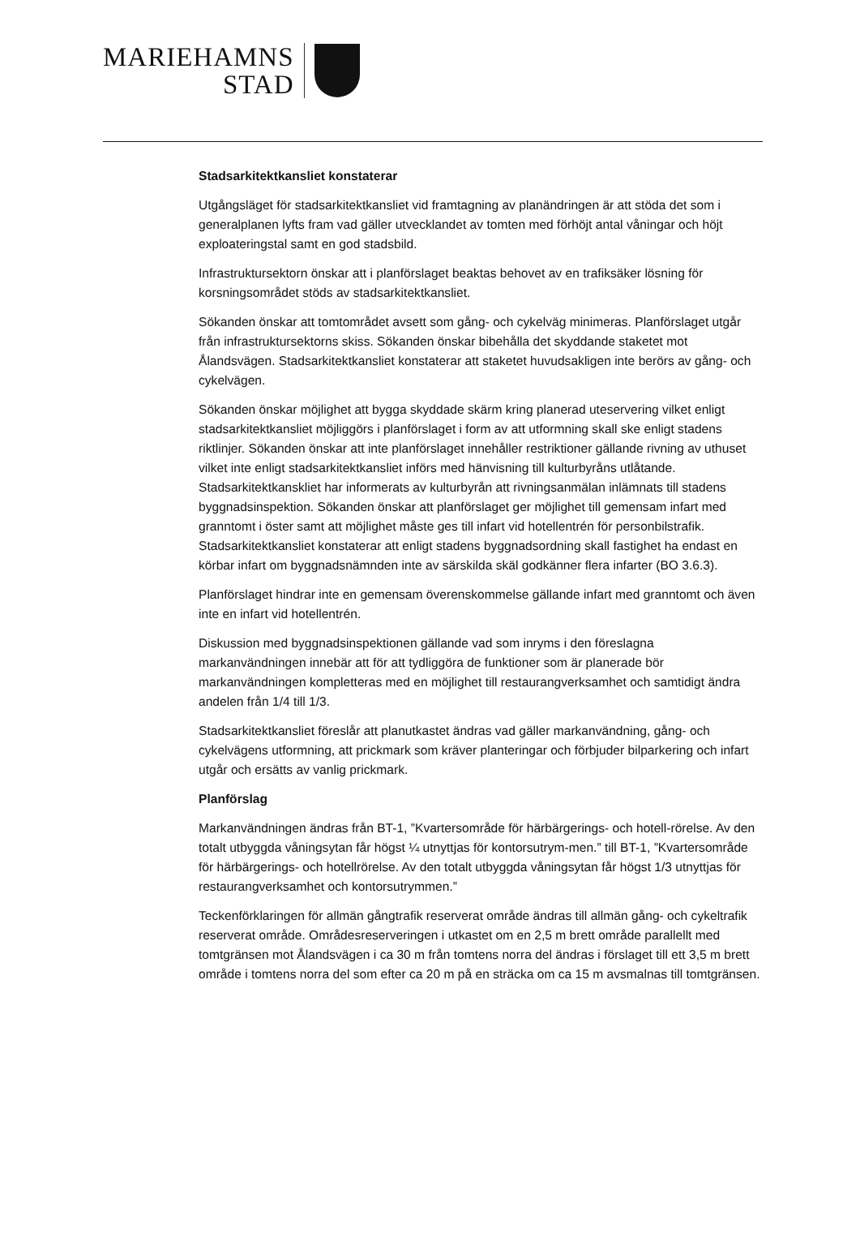MARIEHAMNS
STAD
Stadsarkitektkansliet konstaterar
Utgångsläget för stadsarkitektkansliet vid framtagning av planändringen är att stöda det som i generalplanen lyfts fram vad gäller utvecklandet av tomten med förhöjt antal våningar och höjt exploateringstal samt en god stadsbild.
Infrastruktursektorn önskar att i planförslaget beaktas behovet av en trafiksäker lösning för korsningsområdet stöds av stadsarkitektkansliet.
Sökanden önskar att tomtområdet avsett som gång- och cykelväg minimeras. Planförslaget utgår från infrastruktursektorns skiss. Sökanden önskar bibehålla det skyddande staketet mot Ålandsvägen. Stadsarkitektkansliet konstaterar att staketet huvudsakligen inte berörs av gång- och cykelvägen.
Sökanden önskar möjlighet att bygga skyddade skärm kring planerad uteservering vilket enligt stadsarkitektkansliet möjliggörs i planförslaget i form av att utformning skall ske enligt stadens riktlinjer. Sökanden önskar att inte planförslaget innehåller restriktioner gällande rivning av uthuset vilket inte enligt stadsarkitektkansliet införs med hänvisning till kulturbyråns utlåtande. Stadsarkitektkanskliet har informerats av kulturbyrån att rivningsanmälan inlämnats till stadens byggnadsinspektion. Sökanden önskar att planförslaget ger möjlighet till gemensam infart med granntomt i öster samt att möjlighet måste ges till infart vid hotellentrén för personbilstrafik. Stadsarkitektkansliet konstaterar att enligt stadens byggnadsordning skall fastighet ha endast en körbar infart om byggnadsnämnden inte av särskilda skäl godkänner flera infarter (BO 3.6.3).
Planförslaget hindrar inte en gemensam överenskommelse gällande infart med granntomt och även inte en infart vid hotellentrén.
Diskussion med byggnadsinspektionen gällande vad som inryms i den föreslagna markanvändningen innebär att för att tydliggöra de funktioner som är planerade bör markanvändningen kompletteras med en möjlighet till restaurangverksamhet och samtidigt ändra andelen från 1/4 till 1/3.
Stadsarkitektkansliet föreslår att planutkastet ändras vad gäller markanvändning, gång- och cykelvägens utformning, att prickmark som kräver planteringar och förbjuder bilparkering och infart utgår och ersätts av vanlig prickmark.
Planförslag
Markanvändningen ändras från BT-1, ”Kvartersområde för härbärgerings- och hotell-rörelse. Av den totalt utbyggda våningsytan får högst ¼ utnyttjas för kontorsutrym-men.” till BT-1, ”Kvartersområde för härbärgerings- och hotellrörelse. Av den totalt utbyggda våningsytan får högst 1/3 utnyttjas för restaurangverksamhet och kontorsutrymmen.”
Teckenförklaringen för allmän gångtrafik reserverat område ändras till allmän gång- och cykeltrafik reserverat område. Områdesreserveringen i utkastet om en 2,5 m brett område parallellt med tomtgränsen mot Ålandsvägen i ca 30 m från tomtens norra del ändras i förslaget till ett 3,5 m brett område i tomtens norra del som efter ca 20 m på en sträcka om ca 15 m avsmalnas till tomtgränsen.